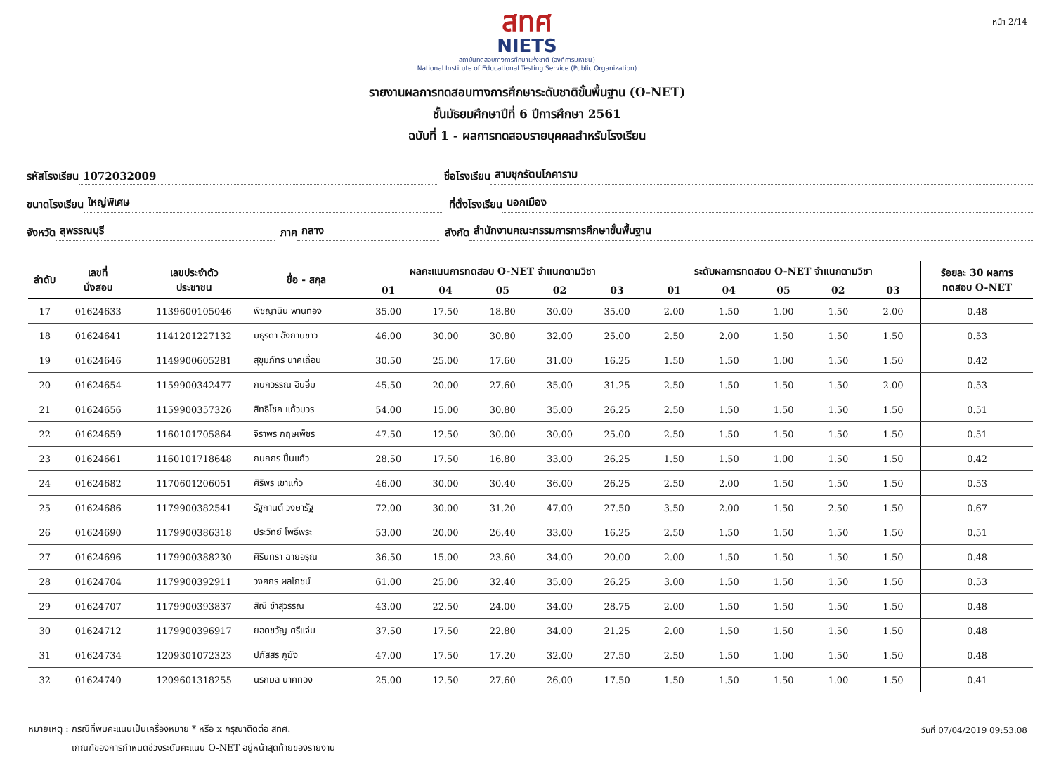หน้า 2/14
สทศ
NIETS
สถาบันทดสอบทางการศึกษาแห่งชาติ (องค์การมหาชน)
National Institute of Educational Testing Service (Public Organization)
รายงานผลการทดสอบทางการศึกษาระดับชาติขั้นพื้นฐาน (O-NET)
ชั้นมัธยมศึกษาปีที่ 6 ปีการศึกษา 2561
ฉบับที่ 1 - ผลการทดสอบรายบุคคลสำหรับโรงเรียน
รหัสโรงเรียน 1072032009 ชื่อโรงเรียน สามชุกรัตนโภคาราม
ขนาดโรงเรียน ใหญ่พิเศษ ที่ตั้งโรงเรียน นอกเมือง
จังหวัด สุพรรณบุรี ภาค กลาง สังกัด สำนักงานคณะกรรมการการศึกษาขั้นพื้นฐาน
| ลำดับ | เลขที่ นั่งสอบ | เลขประจำตัว ประชาชน | ชื่อ - สกุล | ผลคะแนนการทดสอบ O-NET จำแนกตามวิชา | | | | | ระดับผลการทดสอบ O-NET จำแนกตามวิชา | | | | | ร้อยละ 30 ผลการ ทดสอบ O-NET |
| --- | --- | --- | --- | --- | --- | --- | --- | --- | --- | --- | --- | --- | --- | --- |
| | | | | 01 | 04 | 05 | 02 | 03 | 01 | 04 | 05 | 02 | 03 | |
| 17 | 01624633 | 1139600105046 | พิชญานิน พานทอง | 35.00 | 17.50 | 18.80 | 30.00 | 35.00 | 2.00 | 1.50 | 1.00 | 1.50 | 2.00 | 0.48 |
| 18 | 01624641 | 1141201227132 | มธุรดา อังกาบขาว | 46.00 | 30.00 | 30.80 | 32.00 | 25.00 | 2.50 | 2.00 | 1.50 | 1.50 | 1.50 | 0.53 |
| 19 | 01624646 | 1149900605281 | สุขุมภัทร นาคเถื่อน | 30.50 | 25.00 | 17.60 | 31.00 | 16.25 | 1.50 | 1.50 | 1.00 | 1.50 | 1.50 | 0.42 |
| 20 | 01624654 | 1159900342477 | กนกวรรณ อินอิ่ม | 45.50 | 20.00 | 27.60 | 35.00 | 31.25 | 2.50 | 1.50 | 1.50 | 1.50 | 2.00 | 0.53 |
| 21 | 01624656 | 1159900357326 | สิทธิโชค แก้วบวร | 54.00 | 15.00 | 30.80 | 35.00 | 26.25 | 2.50 | 1.50 | 1.50 | 1.50 | 1.50 | 0.51 |
| 22 | 01624659 | 1160101705864 | จิราพร กฤษเพ็ชร | 47.50 | 12.50 | 30.00 | 30.00 | 25.00 | 2.50 | 1.50 | 1.50 | 1.50 | 1.50 | 0.51 |
| 23 | 01624661 | 1160101718648 | กนกกร ปิ่นแก้ว | 28.50 | 17.50 | 16.80 | 33.00 | 26.25 | 1.50 | 1.50 | 1.00 | 1.50 | 1.50 | 0.42 |
| 24 | 01624682 | 1170601206051 | ศิริพร เขาแก้ว | 46.00 | 30.00 | 30.40 | 36.00 | 26.25 | 2.50 | 2.00 | 1.50 | 1.50 | 1.50 | 0.53 |
| 25 | 01624686 | 1179900382541 | รัฐกานต์ วงษารัฐ | 72.00 | 30.00 | 31.20 | 47.00 | 27.50 | 3.50 | 2.00 | 1.50 | 2.50 | 1.50 | 0.67 |
| 26 | 01624690 | 1179900386318 | ประวิทย์ โพธิ์พระ | 53.00 | 20.00 | 26.40 | 33.00 | 16.25 | 2.50 | 1.50 | 1.50 | 1.50 | 1.50 | 0.51 |
| 27 | 01624696 | 1179900388230 | ศิรินทรา ฉายอรุณ | 36.50 | 15.00 | 23.60 | 34.00 | 20.00 | 2.00 | 1.50 | 1.50 | 1.50 | 1.50 | 0.48 |
| 28 | 01624704 | 1179900392911 | วงศกร ผลโภชน์ | 61.00 | 25.00 | 32.40 | 35.00 | 26.25 | 3.00 | 1.50 | 1.50 | 1.50 | 1.50 | 0.53 |
| 29 | 01624707 | 1179900393837 | สิณี ขำสุวรรณ | 43.00 | 22.50 | 24.00 | 34.00 | 28.75 | 2.00 | 1.50 | 1.50 | 1.50 | 1.50 | 0.48 |
| 30 | 01624712 | 1179900396917 | ยอดขวัญ ศรีแจ่ม | 37.50 | 17.50 | 22.80 | 34.00 | 21.25 | 2.00 | 1.50 | 1.50 | 1.50 | 1.50 | 0.48 |
| 31 | 01624734 | 1209301072323 | ปภัสสร ภูฆัง | 47.00 | 17.50 | 17.20 | 32.00 | 27.50 | 2.50 | 1.50 | 1.00 | 1.50 | 1.50 | 0.48 |
| 32 | 01624740 | 1209601318255 | นรกมล นาคทอง | 25.00 | 12.50 | 27.60 | 26.00 | 17.50 | 1.50 | 1.50 | 1.50 | 1.00 | 1.50 | 0.41 |
หมายเหตุ : กรณีที่พบคะแนนเป็นเครื่องหมาย * หรือ x กรุณาติดต่อ สทศ.
เกณฑ์ของการกำหนดช่วงระดับคะแนน O-NET อยู่หน้าสุดท้ายของรายงาน
วันที่ 07/04/2019 09:53:08